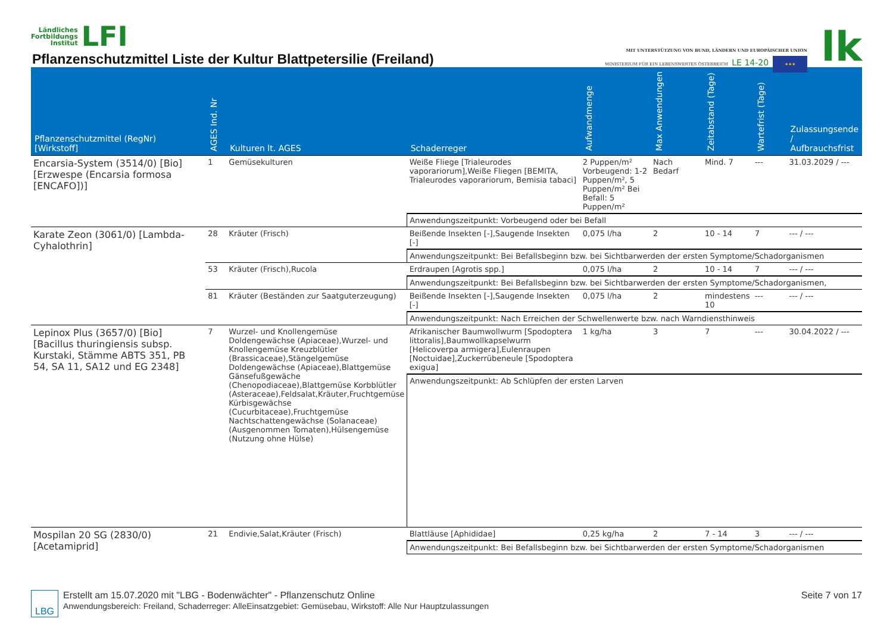Ländliches
Fortbildungs
Institut
LFI
Pflanzenschutzmittel Liste der Kultur Blattpetersilie (Freiland)
MIT UNTERSTÜTZUNG VON BUND, LÄNDERN UND EUROPÄISCHER UNION
MINISTERIUM FÜR EIN LEBENSWERTES ÖSTERREICH LE 14-20 ★★★
lk
| Pflanzenschutzmittel (RegNr) [Wirkstoff] | AGES Ind. Nr | Kulturen lt. AGES | Schaderreger | Aufwandmenge | Max Anwendungen | Zeitabstand (Tage) | Wartefrist (Tage) | Zulassungsende / Aufbrauchsfrist |
| --- | --- | --- | --- | --- | --- | --- | --- | --- |
| Encarsia-System (3514/0) [Bio] [Erzwespe (Encarsia formosa [ENCAFO])] | 1 | Gemüsekulturen | Weiße Fliege [Trialeurodes vaporariorum],Weiße Fliegen [BEMITA, Trialeurodes vaporariorum, Bemisia tabaci] | 2 Puppen/m² Vorbeugend: 1-2 Puppen/m², 5 Puppen/m² Bei Befall: 5 Puppen/m² | Nach Bedarf | Mind. 7 | --- | 31.03.2029 / --- |
| | | | Anwendungszeitpunkt: Vorbeugend oder bei Befall | | | | | |
| Karate Zeon (3061/0) [Lambda-Cyhalothrin] | 28 | Kräuter (Frisch) | Beißende Insekten [-],Saugende Insekten [-] | 0,075 l/ha | 2 | 10 - 14 | 7 | --- / --- |
| | | | Anwendungszeitpunkt: Bei Befallsbeginn bzw. bei Sichtbarwerden der ersten Symptome/Schadorganismen | | | | | |
| | 53 | Kräuter (Frisch),Rucola | Erdraupen [Agrotis spp.] | 0,075 l/ha | 2 | 10 - 14 | 7 | --- / --- |
| | | | Anwendungszeitpunkt: Bei Befallsbeginn bzw. bei Sichtbarwerden der ersten Symptome/Schadorganismen, | | | | | |
| | 81 | Kräuter (Beständen zur Saatguterzeugung) | Beißende Insekten [-],Saugende Insekten [-] | 0,075 l/ha | 2 | mindestens 10 | --- | --- / --- |
| | | | Anwendungszeitpunkt: Nach Erreichen der Schwellenwerte bzw. nach Warndiensthinweis | | | | | |
| Lepinox Plus (3657/0) [Bio] [Bacillus thuringiensis subsp. Kurstaki, Stämme ABTS 351, PB 54, SA 11, SA12 und EG 2348] | 7 | Wurzel- und Knollengemüse Doldengewächse (Apiaceae),Wurzel- und Knollengemüse Kreuzblütler (Brassicaceae),Stängelgemüse Doldengewächse (Apiaceae),Blattgemüse Gänsefußgewäche (Chenopodiaceae),Blattgemüse Korbblütler (Asteraceae),Feldsalat,Kräuter,Fruchtgemüse Kürbisgewächse (Cucurbitaceae),Fruchtgemüse Nachtschattengewächse (Solanaceae) (Ausgenommen Tomaten),Hülsengemüse (Nutzung ohne Hülse) | Afrikanischer Baumwollwurm [Spodoptera littoralis],Baumwollkapselwurm [Helicoverpa armigera],Eulenraupen [Noctuidae],Zuckerrübeneule [Spodoptera exigua] | 1 kg/ha | 3 | 7 | --- | 30.04.2022 / --- |
| | | | Anwendungszeitpunkt: Ab Schlüpfen der ersten Larven | | | | | |
| Mospilan 20 SG (2830/0) [Acetamiprid] | 21 | Endivie,Salat,Kräuter (Frisch) | Blattläuse [Aphididae] | 0,25 kg/ha | 2 | 7 - 14 | 3 | --- / --- |
| | | | Anwendungszeitpunkt: Bei Befallsbeginn bzw. bei Sichtbarwerden der ersten Symptome/Schadorganismen | | | | | |
LBG
Erstellt am 15.07.2020 mit "LBG - Bodenwächter" - Pflanzenschutz Online
Anwendungsbereich: Freiland, Schaderreger: AlleEinsatzgebiet: Gemüsebau, Wirkstoff: Alle Nur Hauptzulassungen
Seite 7 von 17